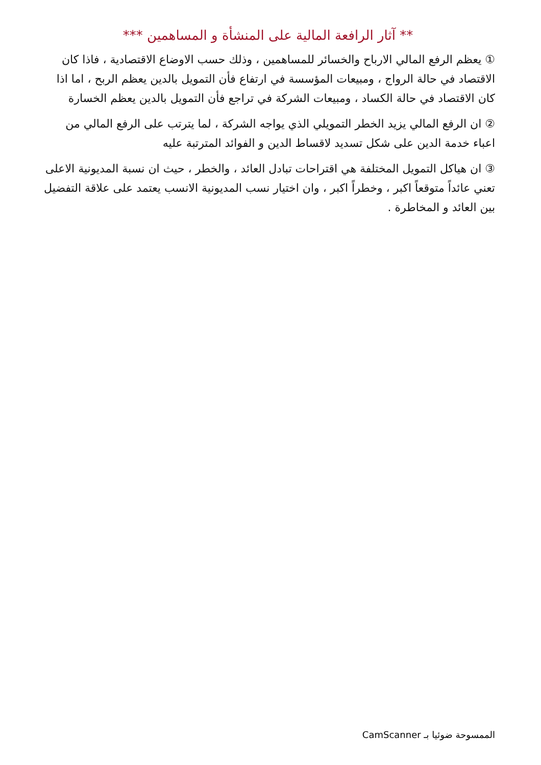** آثار الرافعة المالية على المنشأة و المساهمين ***
① يعظم الرفع المالي الارباح والخسائر للمساهمين ، وذلك حسب الاوضاع الاقتصادية ، فاذا كان الاقتصاد في حالة الرواج ، ومبيعات المؤسسة في ارتفاع فأن التمويل بالدين يعظم الربح ، اما اذا كان الاقتصاد في حالة الكساد ، ومبيعات الشركة في تراجع فأن التمويل بالدين يعظم الخسارة
② ان الرفع المالي يزيد الخطر التمويلي الذي يواجه الشركة ، لما يترتب على الرفع المالي من اعباء خدمة الدين على شكل تسديد لاقساط الدين و الفوائد المترتبة عليه
③ ان هياكل التمويل المختلفة هي اقتراحات تبادل العائد ، والخطر ، حيث ان نسبة المديونية الاعلى تعني عائداً متوقعاً اكبر ، وخطراً اكبر ، وان اختيار نسب المديونية الانسب يعتمد على علاقة التفضيل بين العائد و المخاطرة .
الممسوحة ضوئيا بـ CamScanner